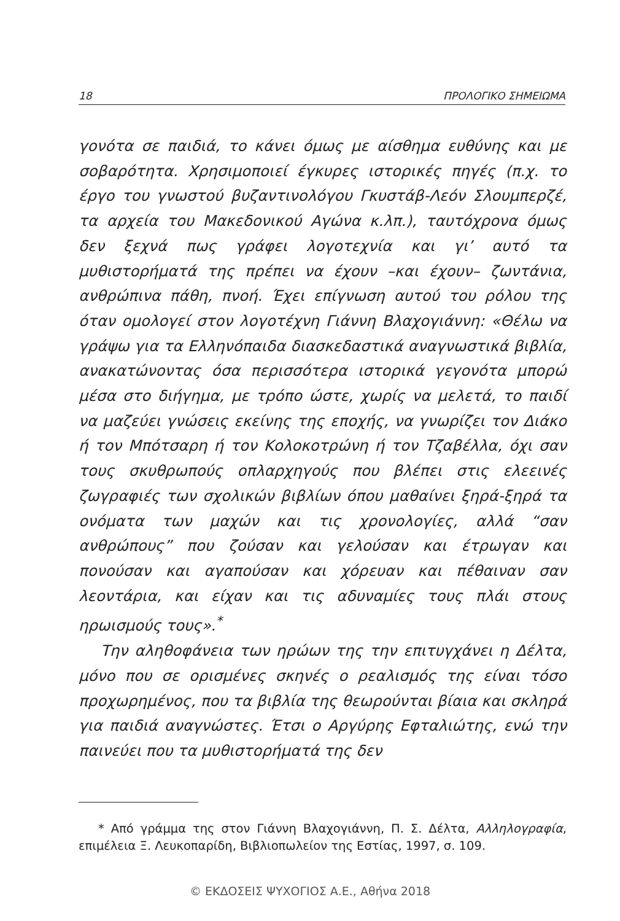18 ΠΡΟΛΟΓΙΚΟ ΣΗΜΕΙΩΜΑ
γονότα σε παιδιά, το κάνει όμως με αίσθημα ευθύνης και με σοβαρότητα. Χρησιμοποιεί έγκυρες ιστορικές πηγές (π.χ. το έργο του γνωστού βυζαντινολόγου Γκυστάβ-Λεόν Σλουμπερζέ, τα αρχεία του Μακεδονικού Αγώνα κ.λπ.), ταυτόχρονα όμως δεν ξεχνά πως γράφει λογοτεχνία και γι’ αυτό τα μυθιστορήματά της πρέπει να έχουν –και έχουν– ζωντάνια, ανθρώπινα πάθη, πνοή. Έχει επίγνωση αυτού του ρόλου της όταν ομολογεί στον λογοτέχνη Γιάννη Βλαχογιάννη: «Θέλω να γράψω για τα Ελληνόπαιδα διασκεδαστικά αναγνωστικά βιβλία, ανακατώνοντας όσα περισσότερα ιστορικά γεγονότα μπορώ μέσα στο διήγημα, με τρόπο ώστε, χωρίς να μελετά, το παιδί να μαζεύει γνώσεις εκείνης της εποχής, να γνωρίζει τον Διάκο ή τον Μπότσαρη ή τον Κολοκοτρώνη ή τον Τζαβέλλα, όχι σαν τους σκυθρωπούς οπλαρχηγούς που βλέπει στις ελεεινές ζωγραφιές των σχολικών βιβλίων όπου μαθαίνει ξηρά-ξηρά τα ονόματα των μαχών και τις χρονολογίες, αλλά “σαν ανθρώπους” που ζούσαν και γελούσαν και έτρωγαν και πονούσαν και αγαπούσαν και χόρευαν και πέθαιναν σαν λεοντάρια, και είχαν και τις αδυναμίες τους πλάι στους ηρωισμούς τους».<sup>*</sup>
Την αληθοφάνεια των ηρώων της την επιτυγχάνει η Δέλτα, μόνο που σε ορισμένες σκηνές ο ρεαλισμός της είναι τόσο προχωρημένος, που τα βιβλία της θεωρούνται βίαια και σκληρά για παιδιά αναγνώστες. Έτσι ο Αργύρης Εφταλιώτης, ενώ την παινεύει που τα μυθιστορήματά της δεν
* Από γράμμα της στον Γιάννη Βλαχογιάννη, Π. Σ. Δέλτα, Αλληλογραφία, επιμέλεια Ξ. Λευκοπαρίδη, Βιβλιοπωλείον της Εστίας, 1997, σ. 109.
© ΕΚΔΟΣΕΙΣ ΨΥΧΟΓΙΟΣ Α.Ε., Αθήνα 2018